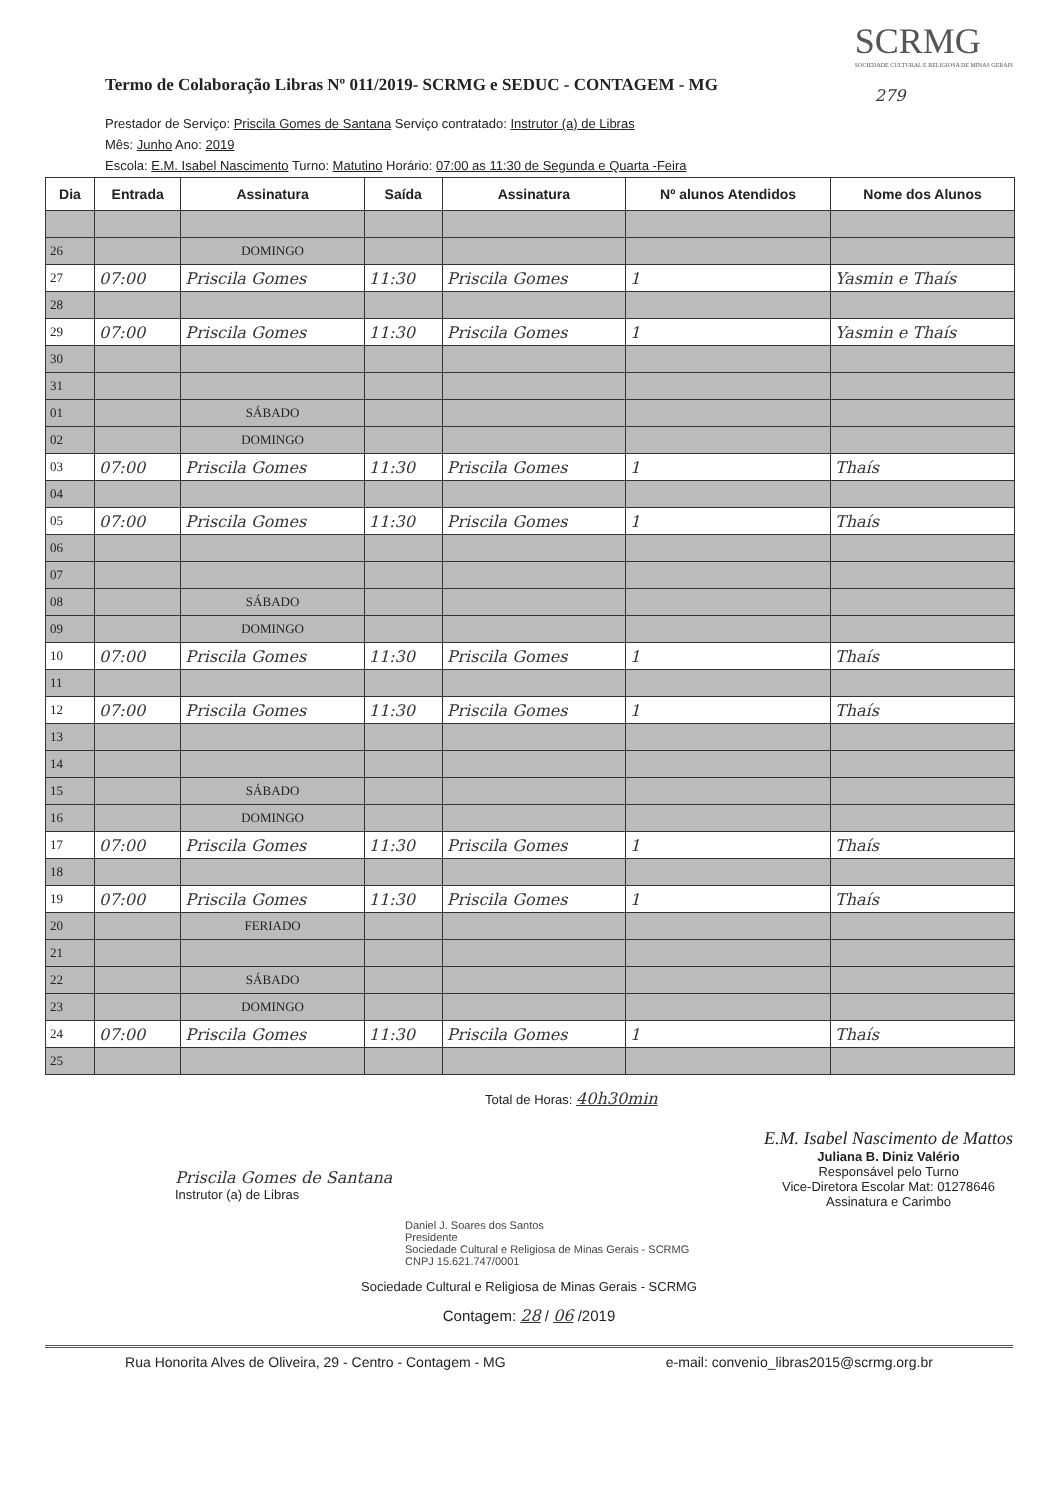Termo de Colaboração Libras Nº 011/2019- SCRMG e SEDUC - CONTAGEM - MG
SCRMG
SOCIEDADE CULTURAL E RELIGIOSA DE MINAS GERAIS
279
Prestador de Serviço: Priscila Gomes de Santana Serviço contratado: Instrutor (a) de Libras
Mês: Junho Ano: 2019
Escola: E.M. Isabel Nascimento Turno: Matutino Horário: 07:00 as 11:30 de Segunda e Quarta -Feira
| Dia | Entrada | Assinatura | Saída | Assinatura | Nº alunos Atendidos | Nome dos Alunos |
| --- | --- | --- | --- | --- | --- | --- |
| 26 | | DOMINGO | | | | |
| 27 | 07:00 | Priscila Gomes | 11:30 | Priscila Gomes | 1 | Yasmin e Thaís |
| 28 | | | | | | |
| 29 | 07:00 | Priscila Gomes | 11:30 | Priscila Gomes | 1 | Yasmin e Thaís |
| 30 | | | | | | |
| 31 | | | | | | |
| 01 | | SÁBADO | | | | |
| 02 | | DOMINGO | | | | |
| 03 | 07:00 | Priscila Gomes | 11:30 | Priscila Gomes | 1 | Thaís |
| 04 | | | | | | |
| 05 | 07:00 | Priscila Gomes | 11:30 | Priscila Gomes | 1 | Thaís |
| 06 | | | | | | |
| 07 | | | | | | |
| 08 | | SÁBADO | | | | |
| 09 | | DOMINGO | | | | |
| 10 | 07:00 | Priscila Gomes | 11:30 | Priscila Gomes | 1 | Thaís |
| 11 | | | | | | |
| 12 | 07:00 | Priscila Gomes | 11:30 | Priscila Gomes | 1 | Thaís |
| 13 | | | | | | |
| 14 | | | | | | |
| 15 | | SÁBADO | | | | |
| 16 | | DOMINGO | | | | |
| 17 | 07:00 | Priscila Gomes | 11:30 | Priscila Gomes | 1 | Thaís |
| 18 | | | | | | |
| 19 | 07:00 | Priscila Gomes | 11:30 | Priscila Gomes | 1 | Thaís |
| 20 | | FERIADO | | | | |
| 21 | | | | | | |
| 22 | | SÁBADO | | | | |
| 23 | | DOMINGO | | | | |
| 24 | 07:00 | Priscila Gomes | 11:30 | Priscila Gomes | 1 | Thaís |
| 25 | | | | | | |
Total de Horas: 40h30min
Priscila Gomes de Santana
Instrutor (a) de Libras
E.M. Isabel Nascimento de Mattos
Juliana B. Diniz Valério
Responsável pelo Turno
Vice-Diretora Escolar Mat: 01278646
Assinatura e Carimbo
Daniel J. Soares dos Santos
Presidente
Sociedade Cultural e Religiosa de Minas Gerais - SCRMG
CNPJ 15.621.747/0001
Sociedade Cultural e Religiosa de Minas Gerais - SCRMG
Contagem: 28 / 06 /2019
Rua Honorita Alves de Oliveira, 29 - Centro - Contagem - MG e-mail: convenio_libras2015@scrmg.org.br